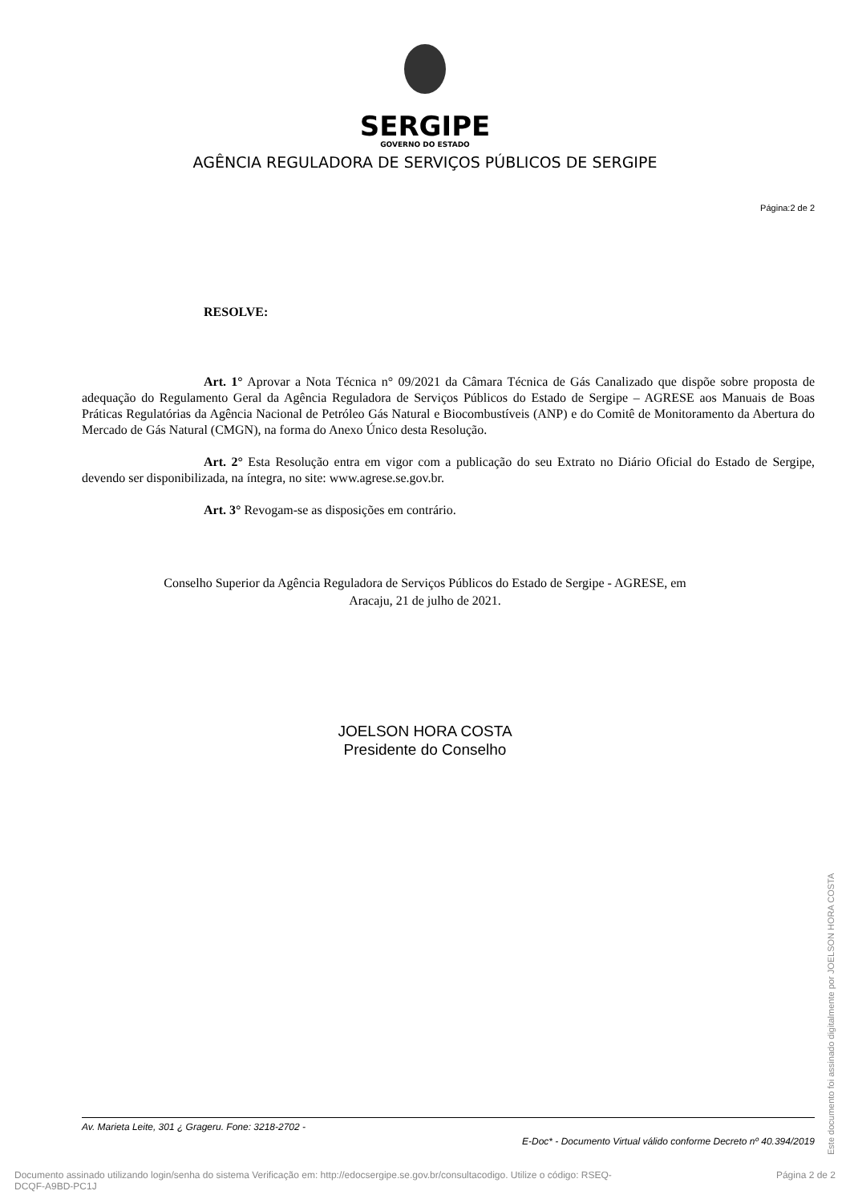SERGIPE
GOVERNO DO ESTADO
AGÊNCIA REGULADORA DE SERVIÇOS PÚBLICOS DE SERGIPE
Página:2 de 2
RESOLVE:
Art. 1° Aprovar a Nota Técnica n° 09/2021 da Câmara Técnica de Gás Canalizado que dispõe sobre proposta de adequação do Regulamento Geral da Agência Reguladora de Serviços Públicos do Estado de Sergipe – AGRESE aos Manuais de Boas Práticas Regulatórias da Agência Nacional de Petróleo Gás Natural e Biocombustíveis (ANP) e do Comitê de Monitoramento da Abertura do Mercado de Gás Natural (CMGN), na forma do Anexo Único desta Resolução.
Art. 2° Esta Resolução entra em vigor com a publicação do seu Extrato no Diário Oficial do Estado de Sergipe, devendo ser disponibilizada, na íntegra, no site: www.agrese.se.gov.br.
Art. 3° Revogam-se as disposições em contrário.
Conselho Superior da Agência Reguladora de Serviços Públicos do Estado de Sergipe - AGRESE, em
Aracaju, 21 de julho de 2021.
JOELSON HORA COSTA
Presidente do Conselho
Av. Marieta Leite, 301 ¿ Grageru. Fone: 3218-2702 -
E-Doc* - Documento Virtual válido conforme Decreto nº 40.394/2019
Documento assinado utilizando login/senha do sistema Verificação em: http://edocsergipe.se.gov.br/consultacodigo. Utilize o código: RSEQ-
DCQF-A9BD-PC1J
Página 2 de 2
Este documento foi assinado digitalmente por JOELSON HORA COSTA